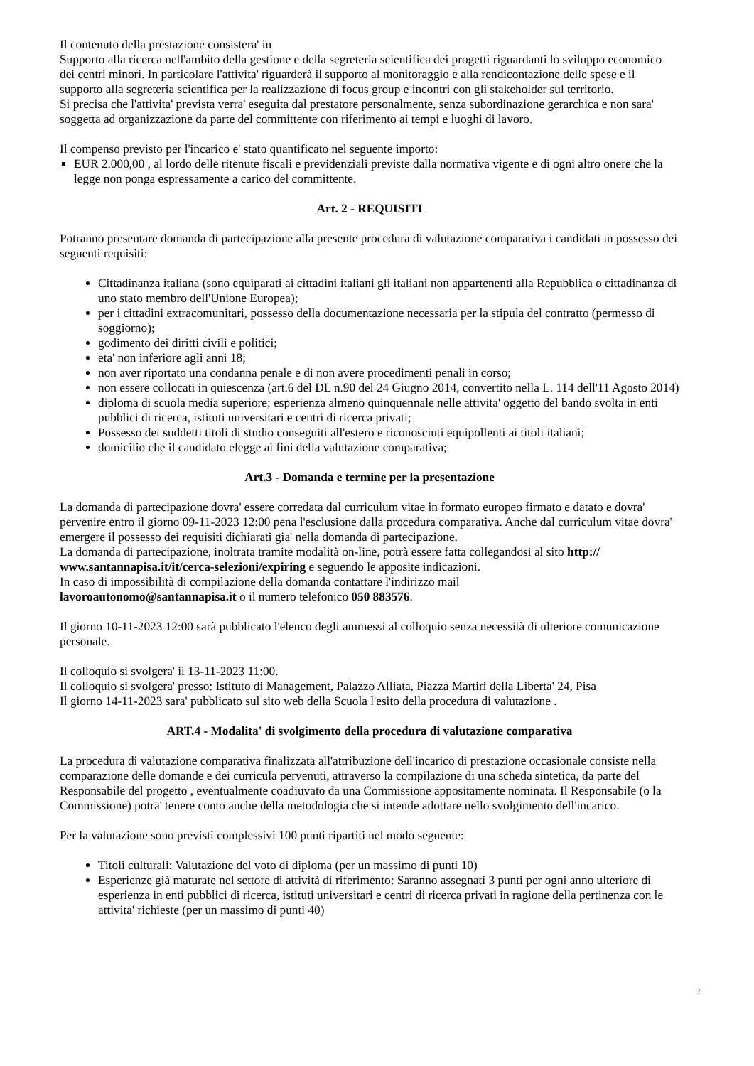Il contenuto della prestazione consistera' in
Supporto alla ricerca nell'ambito della gestione e della segreteria scientifica dei progetti riguardanti lo sviluppo economico dei centri minori. In particolare l'attivita' riguarderà il supporto al monitoraggio e alla rendicontazione delle spese e il supporto alla segreteria scientifica per la realizzazione di focus group e incontri con gli stakeholder sul territorio.
Si precisa che l'attivita' prevista verra' eseguita dal prestatore personalmente, senza subordinazione gerarchica e non sara' soggetta ad organizzazione da parte del committente con riferimento ai tempi e luoghi di lavoro.
Il compenso previsto per l'incarico e' stato quantificato nel seguente importo:
EUR 2.000,00 , al lordo delle ritenute fiscali e previdenziali previste dalla normativa vigente e di ogni altro onere che la legge non ponga espressamente a carico del committente.
Art. 2 - REQUISITI
Potranno presentare domanda di partecipazione alla presente procedura di valutazione comparativa i candidati in possesso dei seguenti requisiti:
Cittadinanza italiana (sono equiparati ai cittadini italiani gli italiani non appartenenti alla Repubblica o cittadinanza di uno stato membro dell'Unione Europea);
per i cittadini extracomunitari, possesso della documentazione necessaria per la stipula del contratto (permesso di soggiorno);
godimento dei diritti civili e politici;
eta' non inferiore agli anni 18;
non aver riportato una condanna penale e di non avere procedimenti penali in corso;
non essere collocati in quiescenza (art.6 del DL n.90 del 24 Giugno 2014, convertito nella L. 114 dell'11 Agosto 2014)
diploma di scuola media superiore; esperienza almeno quinquennale nelle attivita' oggetto del bando svolta in enti pubblici di ricerca, istituti universitari e centri di ricerca privati;
Possesso dei suddetti titoli di studio conseguiti all'estero e riconosciuti equipollenti ai titoli italiani;
domicilio che il candidato elegge ai fini della valutazione comparativa;
Art.3 - Domanda e termine per la presentazione
La domanda di partecipazione dovra' essere corredata dal curriculum vitae in formato europeo firmato e datato e dovra' pervenire entro il giorno 09-11-2023 12:00 pena l'esclusione dalla procedura comparativa. Anche dal curriculum vitae dovra' emergere il possesso dei requisiti dichiarati gia' nella domanda di partecipazione.
La domanda di partecipazione, inoltrata tramite modalità on-line, potrà essere fatta collegandosi al sito http://
www.santannapisa.it/it/cerca-selezioni/expiring e seguendo le apposite indicazioni.
In caso di impossibilità di compilazione della domanda contattare l'indirizzo mail
lavoroautonomo@santannapisa.it o il numero telefonico 050 883576.
Il giorno 10-11-2023 12:00 sarà pubblicato l'elenco degli ammessi al colloquio senza necessità di ulteriore comunicazione personale.
Il colloquio si svolgera' il 13-11-2023 11:00.
Il colloquio si svolgera' presso: Istituto di Management, Palazzo Alliata, Piazza Martiri della Liberta' 24, Pisa
Il giorno 14-11-2023 sara' pubblicato sul sito web della Scuola l'esito della procedura di valutazione .
ART.4 - Modalita' di svolgimento della procedura di valutazione comparativa
La procedura di valutazione comparativa finalizzata all'attribuzione dell'incarico di prestazione occasionale consiste nella comparazione delle domande e dei curricula pervenuti, attraverso la compilazione di una scheda sintetica, da parte del Responsabile del progetto , eventualmente coadiuvato da una Commissione appositamente nominata. Il Responsabile (o la Commissione) potra' tenere conto anche della metodologia che si intende adottare nello svolgimento dell'incarico.
Per la valutazione sono previsti complessivi 100 punti ripartiti nel modo seguente:
Titoli culturali: Valutazione del voto di diploma (per un massimo di punti 10)
Esperienze già maturate nel settore di attività di riferimento: Saranno assegnati 3 punti per ogni anno ulteriore di esperienza in enti pubblici di ricerca, istituti universitari e centri di ricerca privati in ragione della pertinenza con le attivita' richieste (per un massimo di punti 40)
2